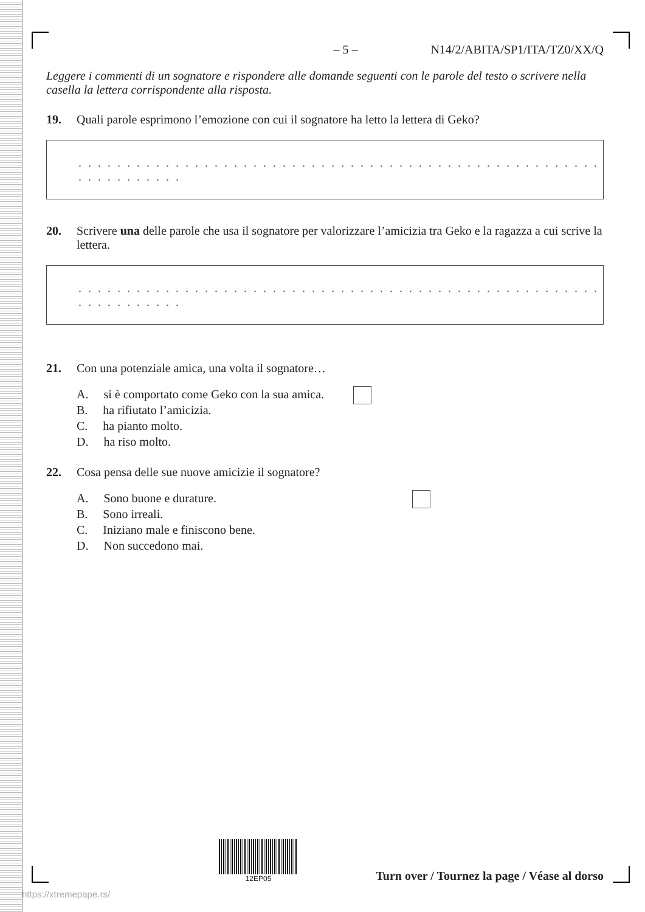– 5 – N14/2/ABITA/SP1/ITA/TZ0/XX/Q
Leggere i commenti di un sognatore e rispondere alle domande seguenti con le parole del testo o scrivere nella casella la lettera corrispondente alla risposta.
19. Quali parole esprimono l’emozione con cui il sognatore ha letto la lettera di Geko?
. . . . . . . . . . . . . . . . . . . . . . . . . . . . . . . . . . . . . . . . . . . . . . . . . . . . . . . . . . . . . . . . .
20. Scrivere una delle parole che usa il sognatore per valorizzare l’amicizia tra Geko e la ragazza a cui scrive la lettera.
. . . . . . . . . . . . . . . . . . . . . . . . . . . . . . . . . . . . . . . . . . . . . . . . . . . . . . . . . . . . . . . . .
21. Con una potenziale amica, una volta il sognatore…
A. si è comportato come Geko con la sua amica.
B. ha rifiutato l’amicizia.
C. ha pianto molto.
D. ha riso molto.
22. Cosa pensa delle sue nuove amicizie il sognatore?
A. Sono buone e durature.
B. Sono irreali.
C. Iniziano male e finiscono bene.
D. Non succedono mai.
12EP05
Turn over / Tournez la page / Véase al dorso
https://xtremepape.rs/